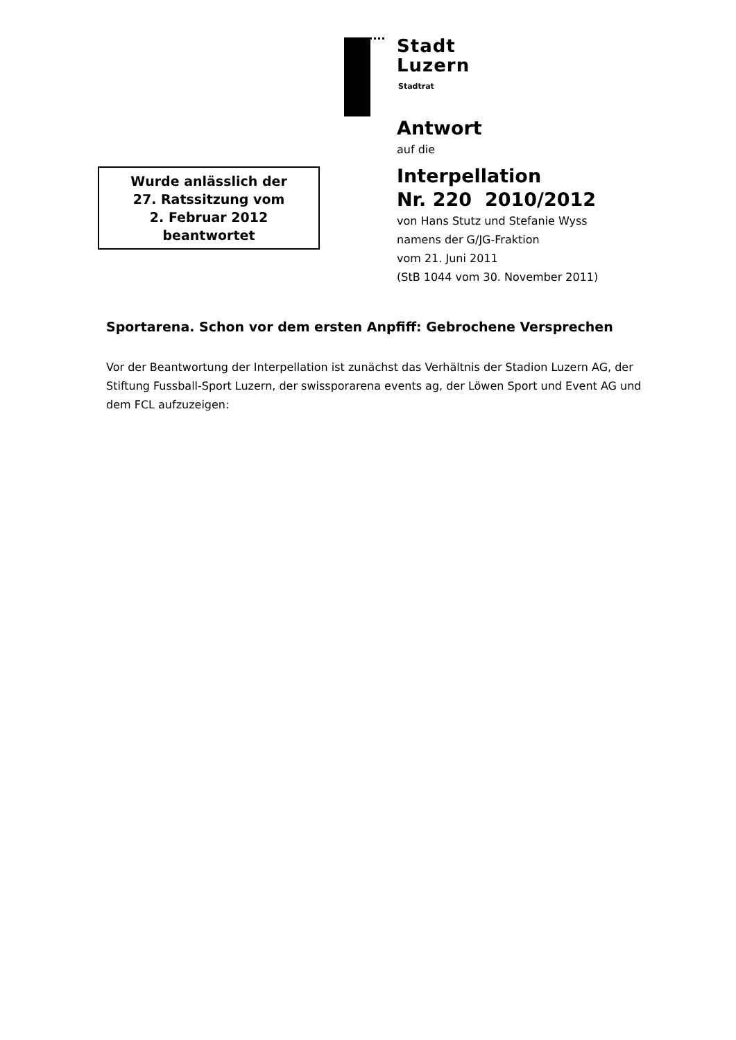Stadt
Luzern
Stadtrat
Antwort
auf die
Interpellation
Nr. 220 2010/2012
von Hans Stutz und Stefanie Wyss
namens der G/JG-Fraktion
vom 21. Juni 2011
(StB 1044 vom 30. November 2011)
Wurde anlässlich der
27. Ratssitzung vom
2. Februar 2012
beantwortet
Sportarena. Schon vor dem ersten Anpfiff: Gebrochene Versprechen
Vor der Beantwortung der Interpellation ist zunächst das Verhältnis der Stadion Luzern AG, der Stiftung Fussball-Sport Luzern, der swissporarena events ag, der Löwen Sport und Event AG und dem FCL aufzuzeigen: